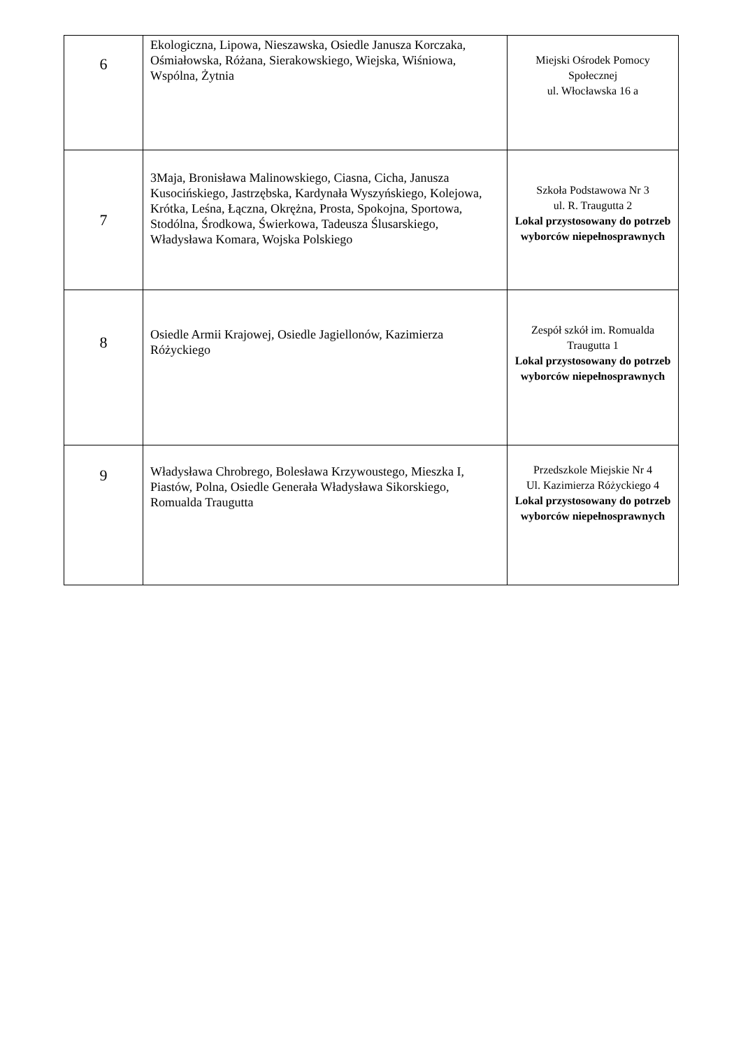| 6 | Ekologiczna, Lipowa, Nieszawska, Osiedle Janusza Korczaka, Ośmiałowska, Różana, Sierakowskiego, Wiejska, Wiśniowa, Wspólna, Żytnia | Miejski Ośrodek Pomocy Społecznej ul. Włocławska 16 a |
| 7 | 3Maja, Bronisława Malinowskiego, Ciasna, Cicha, Janusza Kusocińskiego, Jastrzębska, Kardynała Wyszyńskiego, Kolejowa, Krótka, Leśna, Łączna, Okrężna, Prosta, Spokojna, Sportowa, Stodólna, Środkowa, Świerkowa, Tadeusza Ślusarskiego, Władysława Komara, Wojska Polskiego | Szkoła Podstawowa Nr 3 ul. R. Traugutta 2 Lokal przystosowany do potrzeb wyborców niepełnosprawnych |
| 8 | Osiedle Armii Krajowej, Osiedle Jagiellonów, Kazimierza Różyckiego | Zespół szkół im. Romualda Traugutta 1 Lokal przystosowany do potrzeb wyborców niepełnosprawnych |
| 9 | Władysława Chrobrego, Bolesława Krzywoustego, Mieszka I, Piastów, Polna, Osiedle Generała Władysława Sikorskiego, Romualda Traugutta | Przedszkole Miejskie Nr 4 Ul. Kazimierza Różyckiego 4 Lokal przystosowany do potrzeb wyborców niepełnosprawnych |